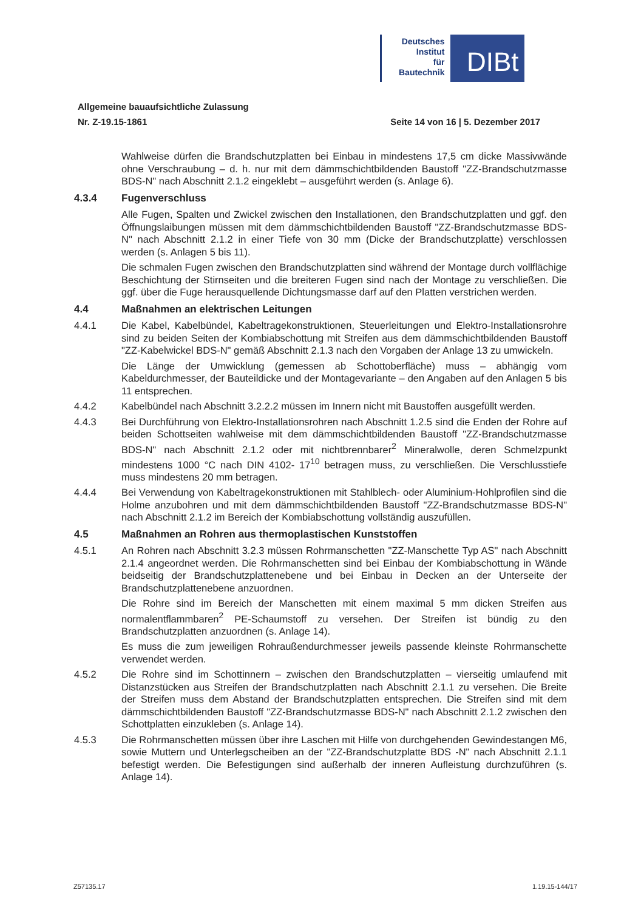Deutsches
Institut
für
Bautechnik
DIBt
Allgemeine bauaufsichtliche Zulassung
Nr. Z-19.15-1861 Seite 14 von 16 | 5. Dezember 2017
Wahlweise dürfen die Brandschutzplatten bei Einbau in mindestens 17,5 cm dicke Massivwände ohne Verschraubung – d. h. nur mit dem dämmschichtbildenden Baustoff "ZZ-Brandschutzmasse BDS-N" nach Abschnitt 2.1.2 eingeklebt – ausgeführt werden (s. Anlage 6).
4.3.4 Fugenverschluss
Alle Fugen, Spalten und Zwickel zwischen den Installationen, den Brandschutzplatten und ggf. den Öffnungslaibungen müssen mit dem dämmschichtbildenden Baustoff "ZZ-Brandschutzmasse BDS-N" nach Abschnitt 2.1.2 in einer Tiefe von 30 mm (Dicke der Brandschutzplatte) verschlossen werden (s. Anlagen 5 bis 11).
Die schmalen Fugen zwischen den Brandschutzplatten sind während der Montage durch vollflächige Beschichtung der Stirnseiten und die breiteren Fugen sind nach der Montage zu verschließen. Die ggf. über die Fuge herausquellende Dichtungsmasse darf auf den Platten verstrichen werden.
4.4 Maßnahmen an elektrischen Leitungen
4.4.1 Die Kabel, Kabelbündel, Kabeltragekonstruktionen, Steuerleitungen und Elektro-Installationsrohre sind zu beiden Seiten der Kombiabschottung mit Streifen aus dem dämmschichtbildenden Baustoff "ZZ-Kabelwickel BDS-N" gemäß Abschnitt 2.1.3 nach den Vorgaben der Anlage 13 zu umwickeln.
Die Länge der Umwicklung (gemessen ab Schottoberfläche) muss – abhängig vom Kabeldurchmesser, der Bauteildicke und der Montagevariante – den Angaben auf den Anlagen 5 bis 11 entsprechen.
4.4.2 Kabelbündel nach Abschnitt 3.2.2.2 müssen im Innern nicht mit Baustoffen ausgefüllt werden.
4.4.3 Bei Durchführung von Elektro-Installationsrohren nach Abschnitt 1.2.5 sind die Enden der Rohre auf beiden Schottseiten wahlweise mit dem dämmschichtbildenden Baustoff "ZZ-Brandschutzmasse BDS-N" nach Abschnitt 2.1.2 oder mit nichtbrennbarer<sup>2</sup> Mineralwolle, deren Schmelzpunkt mindestens 1000 °C nach DIN 4102- 17<sup>10</sup> betragen muss, zu verschließen. Die Verschlusstiefe muss mindestens 20 mm betragen.
4.4.4 Bei Verwendung von Kabeltragekonstruktionen mit Stahlblech- oder Aluminium-Hohlprofilen sind die Holme anzubohren und mit dem dämmschichtbildenden Baustoff "ZZ-Brandschutzmasse BDS-N" nach Abschnitt 2.1.2 im Bereich der Kombiabschottung vollständig auszufüllen.
4.5 Maßnahmen an Rohren aus thermoplastischen Kunststoffen
4.5.1 An Rohren nach Abschnitt 3.2.3 müssen Rohrmanschetten "ZZ-Manschette Typ AS" nach Abschnitt 2.1.4 angeordnet werden. Die Rohrmanschetten sind bei Einbau der Kombiabschottung in Wände beidseitig der Brandschutzplattenebene und bei Einbau in Decken an der Unterseite der Brandschutzplattenebene anzuordnen.
Die Rohre sind im Bereich der Manschetten mit einem maximal 5 mm dicken Streifen aus normalentflammbaren<sup>2</sup> PE-Schaumstoff zu versehen. Der Streifen ist bündig zu den Brandschutzplatten anzuordnen (s. Anlage 14).
Es muss die zum jeweiligen Rohraußendurchmesser jeweils passende kleinste Rohrmanschette verwendet werden.
4.5.2 Die Rohre sind im Schottinnern – zwischen den Brandschutzplatten – vierseitig umlaufend mit Distanzstücken aus Streifen der Brandschutzplatten nach Abschnitt 2.1.1 zu versehen. Die Breite der Streifen muss dem Abstand der Brandschutzplatten entsprechen. Die Streifen sind mit dem dämmschichtbildenden Baustoff "ZZ-Brandschutzmasse BDS-N" nach Abschnitt 2.1.2 zwischen den Schottplatten einzukleben (s. Anlage 14).
4.5.3 Die Rohrmanschetten müssen über ihre Laschen mit Hilfe von durchgehenden Gewindestangen M6, sowie Muttern und Unterlegscheiben an der "ZZ-Brandschutzplatte BDS -N" nach Abschnitt 2.1.1 befestigt werden. Die Befestigungen sind außerhalb der inneren Aufleistung durchzuführen (s. Anlage 14).
Z57135.17 1.19.15-144/17